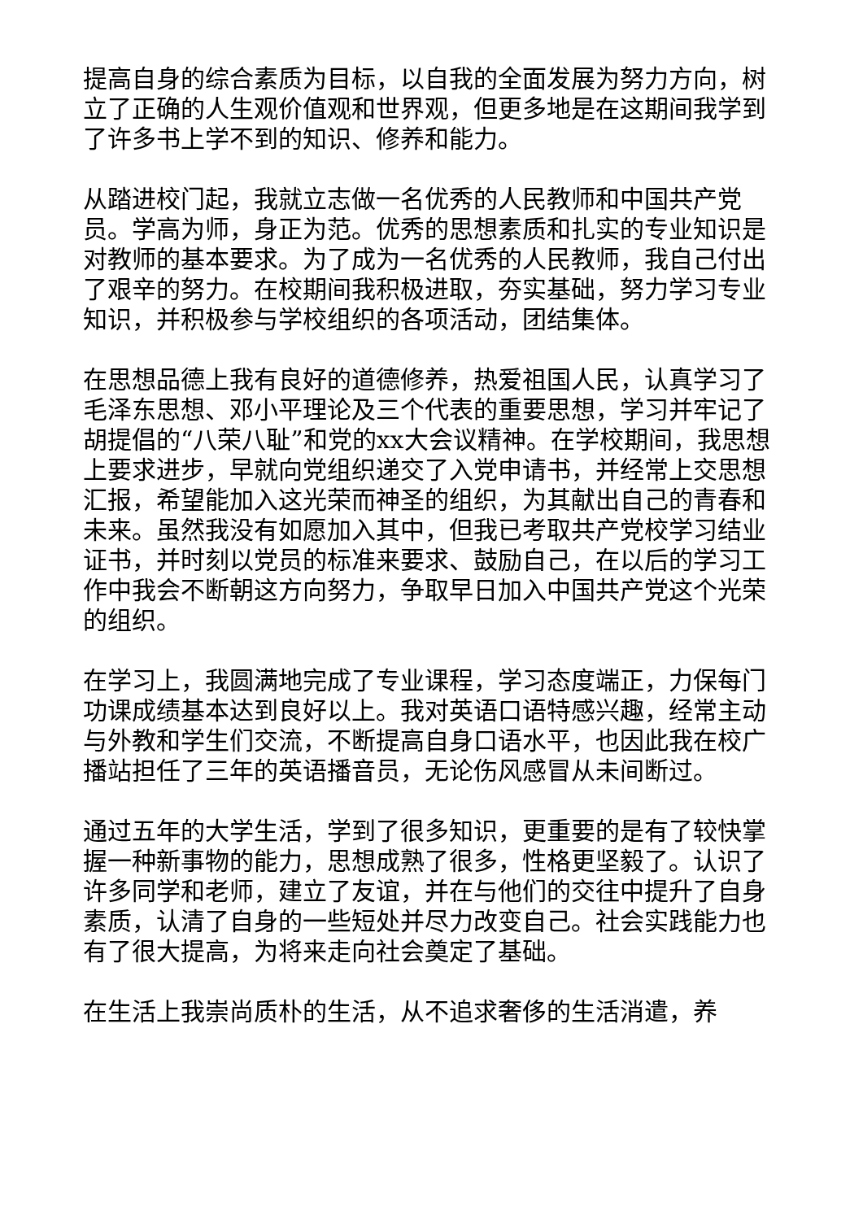提高自身的综合素质为目标，以自我的全面发展为努力方向，树立了正确的人生观价值观和世界观，但更多地是在这期间我学到了许多书上学不到的知识、修养和能力。
从踏进校门起，我就立志做一名优秀的人民教师和中国共产党员。学高为师，身正为范。优秀的思想素质和扎实的专业知识是对教师的基本要求。为了成为一名优秀的人民教师，我自己付出了艰辛的努力。在校期间我积极进取，夯实基础，努力学习专业知识，并积极参与学校组织的各项活动，团结集体。
在思想品德上我有良好的道德修养，热爱祖国人民，认真学习了毛泽东思想、邓小平理论及三个代表的重要思想，学习并牢记了胡提倡的“八荣八耻”和党的xx大会议精神。在学校期间，我思想上要求进步，早就向党组织递交了入党申请书，并经常上交思想汇报，希望能加入这光荣而神圣的组织，为其献出自己的青春和未来。虽然我没有如愿加入其中，但我已考取共产党校学习结业证书，并时刻以党员的标准来要求、鼓励自己，在以后的学习工作中我会不断朝这方向努力，争取早日加入中国共产党这个光荣的组织。
在学习上，我圆满地完成了专业课程，学习态度端正，力保每门功课成绩基本达到良好以上。我对英语口语特感兴趣，经常主动与外教和学生们交流，不断提高自身口语水平，也因此我在校广播站担任了三年的英语播音员，无论伤风感冒从未间断过。
通过五年的大学生活，学到了很多知识，更重要的是有了较快掌握一种新事物的能力，思想成熟了很多，性格更坚毅了。认识了许多同学和老师，建立了友谊，并在与他们的交往中提升了自身素质，认清了自身的一些短处并尽力改变自己。社会实践能力也有了很大提高，为将来走向社会奠定了基础。
在生活上我崇尚质朴的生活，从不追求奢侈的生活消遣，养